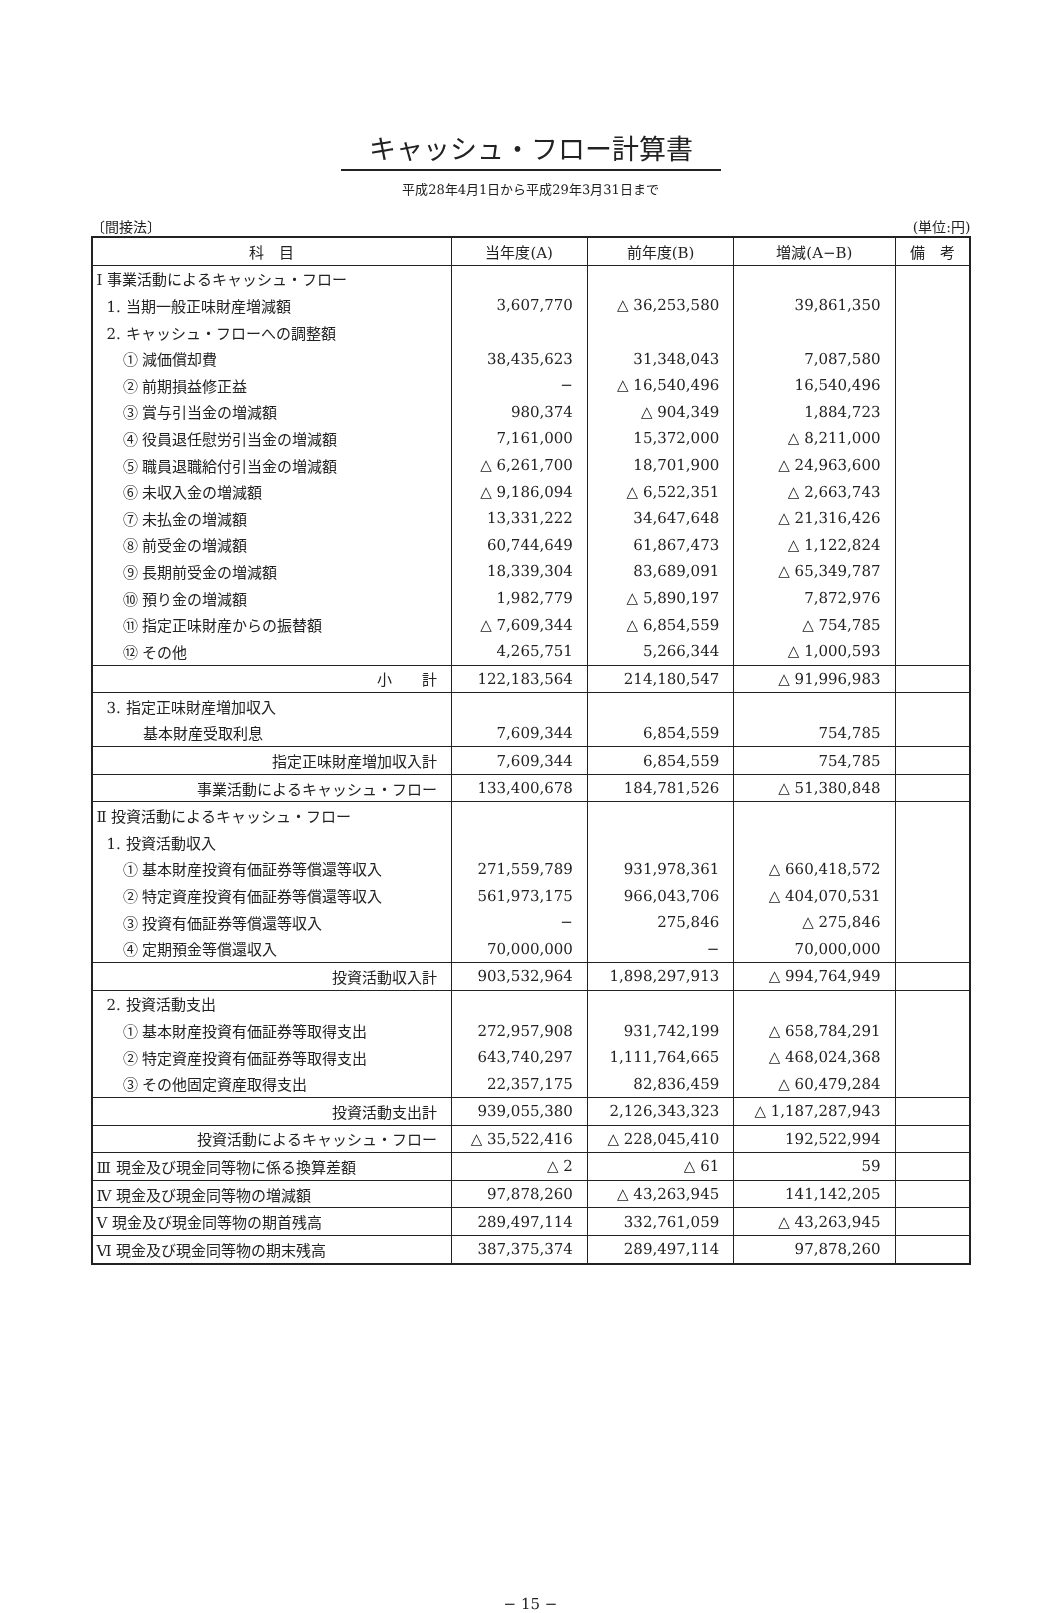キャッシュ・フロー計算書
平成28年4月1日から平成29年3月31日まで
〔間接法〕 (単位:円)
| 科 目 | 当年度(A) | 前年度(B) | 増減(A−B) | 備 考 |
| --- | --- | --- | --- | --- |
| Ⅰ 事業活動によるキャッシュ・フロー | | | | |
| 1. 当期一般正味財産増減額 | 3,607,770 | △ 36,253,580 | 39,861,350 | |
| 2. キャッシュ・フローへの調整額 | | | | |
| ① 減価償却費 | 38,435,623 | 31,348,043 | 7,087,580 | |
| ② 前期損益修正益 | − | △ 16,540,496 | 16,540,496 | |
| ③ 賞与引当金の増減額 | 980,374 | △ 904,349 | 1,884,723 | |
| ④ 役員退任慰労引当金の増減額 | 7,161,000 | 15,372,000 | △ 8,211,000 | |
| ⑤ 職員退職給付引当金の増減額 | △ 6,261,700 | 18,701,900 | △ 24,963,600 | |
| ⑥ 未収入金の増減額 | △ 9,186,094 | △ 6,522,351 | △ 2,663,743 | |
| ⑦ 未払金の増減額 | 13,331,222 | 34,647,648 | △ 21,316,426 | |
| ⑧ 前受金の増減額 | 60,744,649 | 61,867,473 | △ 1,122,824 | |
| ⑨ 長期前受金の増減額 | 18,339,304 | 83,689,091 | △ 65,349,787 | |
| ⑩ 預り金の増減額 | 1,982,779 | △ 5,890,197 | 7,872,976 | |
| ⑪ 指定正味財産からの振替額 | △ 7,609,344 | △ 6,854,559 | △ 754,785 | |
| ⑫ その他 | 4,265,751 | 5,266,344 | △ 1,000,593 | |
| 小 計 | 122,183,564 | 214,180,547 | △ 91,996,983 | |
| 3. 指定正味財産増加収入 | | | | |
| 基本財産受取利息 | 7,609,344 | 6,854,559 | 754,785 | |
| 指定正味財産増加収入計 | 7,609,344 | 6,854,559 | 754,785 | |
| 事業活動によるキャッシュ・フロー | 133,400,678 | 184,781,526 | △ 51,380,848 | |
| Ⅱ 投資活動によるキャッシュ・フロー | | | | |
| 1. 投資活動収入 | | | | |
| ① 基本財産投資有価証券等償還等収入 | 271,559,789 | 931,978,361 | △ 660,418,572 | |
| ② 特定資産投資有価証券等償還等収入 | 561,973,175 | 966,043,706 | △ 404,070,531 | |
| ③ 投資有価証券等償還等収入 | − | 275,846 | △ 275,846 | |
| ④ 定期預金等償還収入 | 70,000,000 | − | 70,000,000 | |
| 投資活動収入計 | 903,532,964 | 1,898,297,913 | △ 994,764,949 | |
| 2. 投資活動支出 | | | | |
| ① 基本財産投資有価証券等取得支出 | 272,957,908 | 931,742,199 | △ 658,784,291 | |
| ② 特定資産投資有価証券等取得支出 | 643,740,297 | 1,111,764,665 | △ 468,024,368 | |
| ③ その他固定資産取得支出 | 22,357,175 | 82,836,459 | △ 60,479,284 | |
| 投資活動支出計 | 939,055,380 | 2,126,343,323 | △ 1,187,287,943 | |
| 投資活動によるキャッシュ・フロー | △ 35,522,416 | △ 228,045,410 | 192,522,994 | |
| Ⅲ 現金及び現金同等物に係る換算差額 | △ 2 | △ 61 | 59 | |
| Ⅳ 現金及び現金同等物の増減額 | 97,878,260 | △ 43,263,945 | 141,142,205 | |
| Ⅴ 現金及び現金同等物の期首残高 | 289,497,114 | 332,761,059 | △ 43,263,945 | |
| Ⅵ 現金及び現金同等物の期末残高 | 387,375,374 | 289,497,114 | 97,878,260 | |
− 15 −